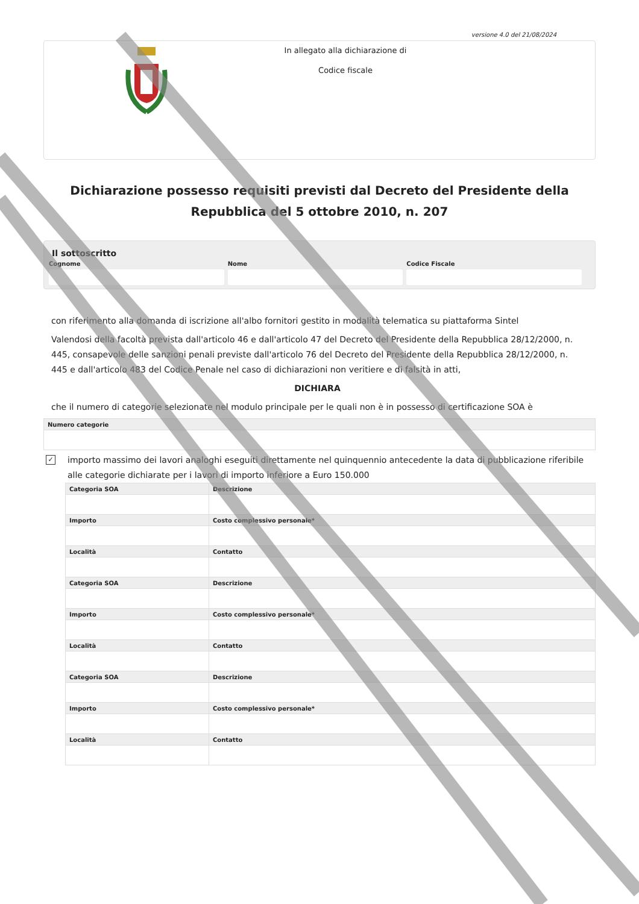versione 4.0 del 21/08/2024
In allegato alla dichiarazione di
Codice fiscale
Dichiarazione possesso requisiti previsti dal Decreto del Presidente della Repubblica del 5 ottobre 2010, n. 207
Il sottoscritto
Cognome Nome Codice Fiscale
con riferimento alla domanda di iscrizione all'albo fornitori gestito in modalità telematica su piattaforma Sintel
Valendosi della facoltà prevista dall'articolo 46 e dall'articolo 47 del Decreto del Presidente della Repubblica 28/12/2000, n. 445, consapevole delle sanzioni penali previste dall'articolo 76 del Decreto del Presidente della Repubblica 28/12/2000, n. 445 e dall'articolo 483 del Codice Penale nel caso di dichiarazioni non veritiere e di falsità in atti,
DICHIARA
che il numero di categorie selezionate nel modulo principale per le quali non è in possesso di certificazione SOA è
| Numero categorie |
| --- |
✓ importo massimo dei lavori analoghi eseguiti direttamente nel quinquennio antecedente la data di pubblicazione riferibile alle categorie dichiarate per i lavori di importo inferiore a Euro 150.000
| Categoria SOA | Descrizione |
| --- | --- |
| Importo | Costo complessivo personale* |
| Località | Contatto |
| Categoria SOA | Descrizione |
| Importo | Costo complessivo personale* |
| Località | Contatto |
| Categoria SOA | Descrizione |
| Importo | Costo complessivo personale* |
| Località | Contatto |